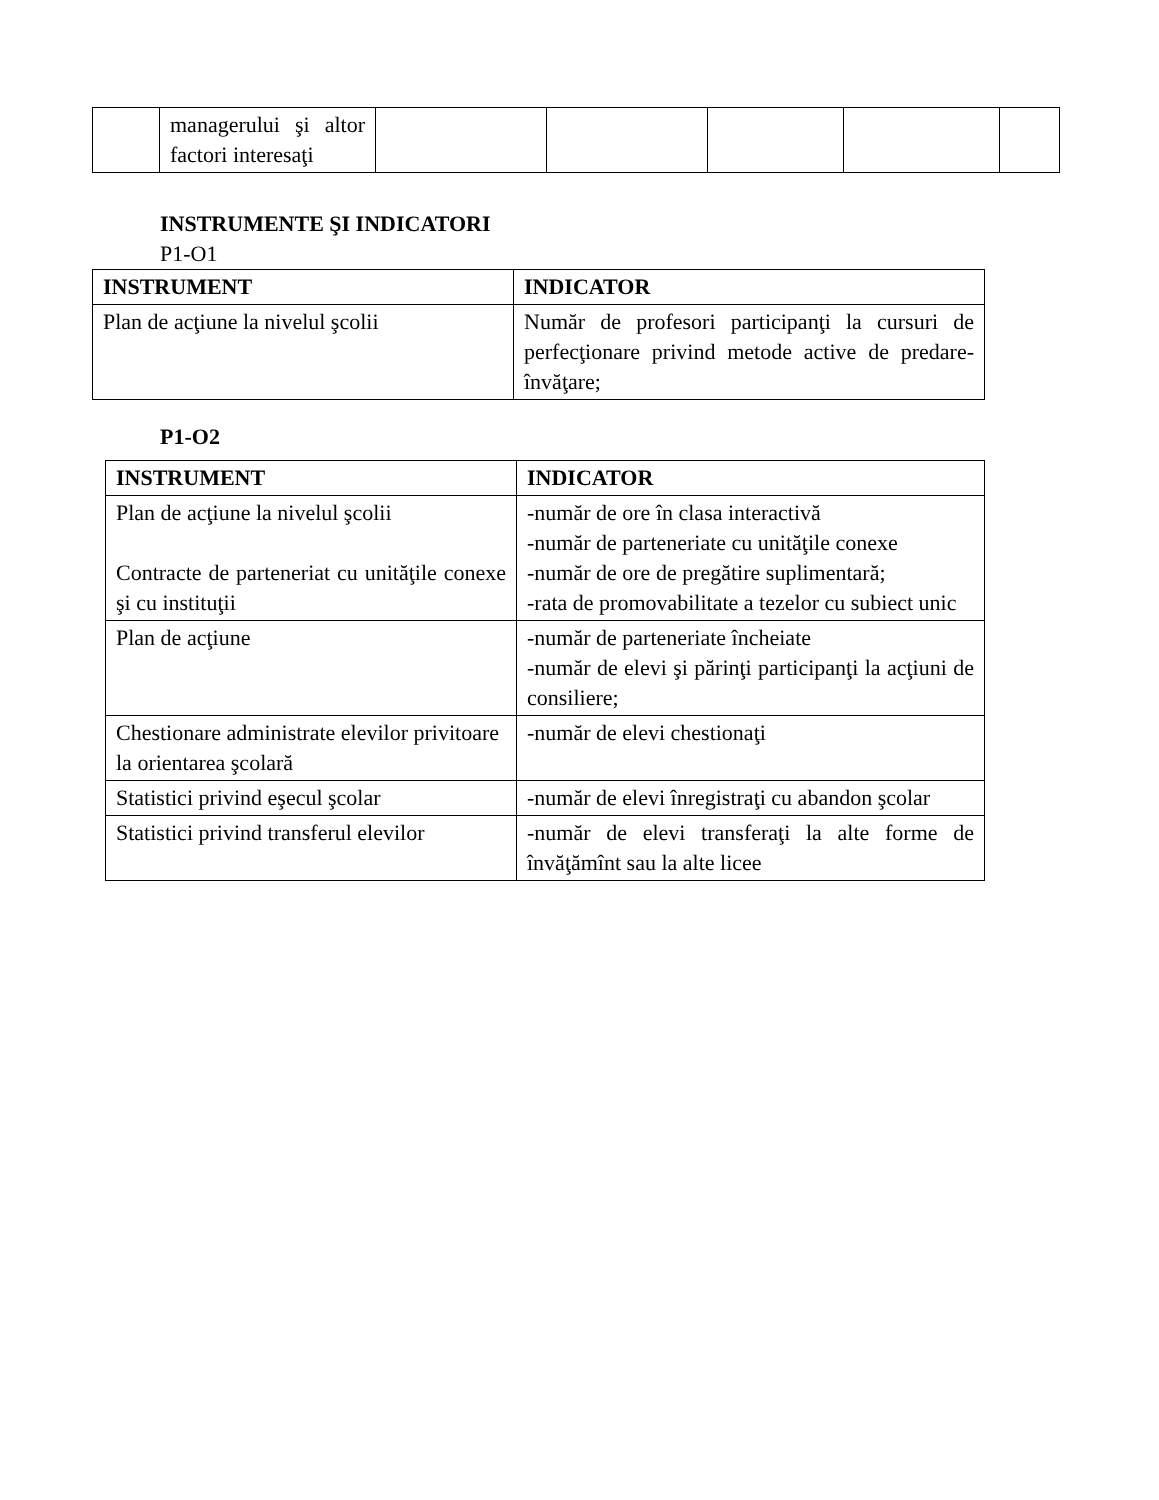| | managerului şi altor factori interesaţi | | | | | |
INSTRUMENTE ŞI INDICATORI
P1-O1
| INSTRUMENT | INDICATOR |
| --- | --- |
| Plan de acţiune la nivelul şcolii | Număr de profesori participanţi la cursuri de perfecţionare privind metode active de predare-învăţare; |
P1-O2
| INSTRUMENT | INDICATOR |
| --- | --- |
| Plan de acţiune la nivelul şcolii Contracte de parteneriat cu unităţile conexe şi cu instituţii | -număr de ore în clasa interactivă -număr de parteneriate cu unităţile conexe -număr de ore de pregătire suplimentară; -rata de promovabilitate a tezelor cu subiect unic |
| Plan de acţiune | -număr de parteneriate încheiate -număr de elevi şi părinţi participanţi la acţiuni de consiliere; |
| Chestionare administrate elevilor privitoare la orientarea şcolară | -număr de elevi chestionaţi |
| Statistici privind eşecul şcolar | -număr de elevi înregistraţi cu abandon şcolar |
| Statistici privind transferul elevilor | -număr de elevi transferaţi la alte forme de învăţămînt sau la alte licee |